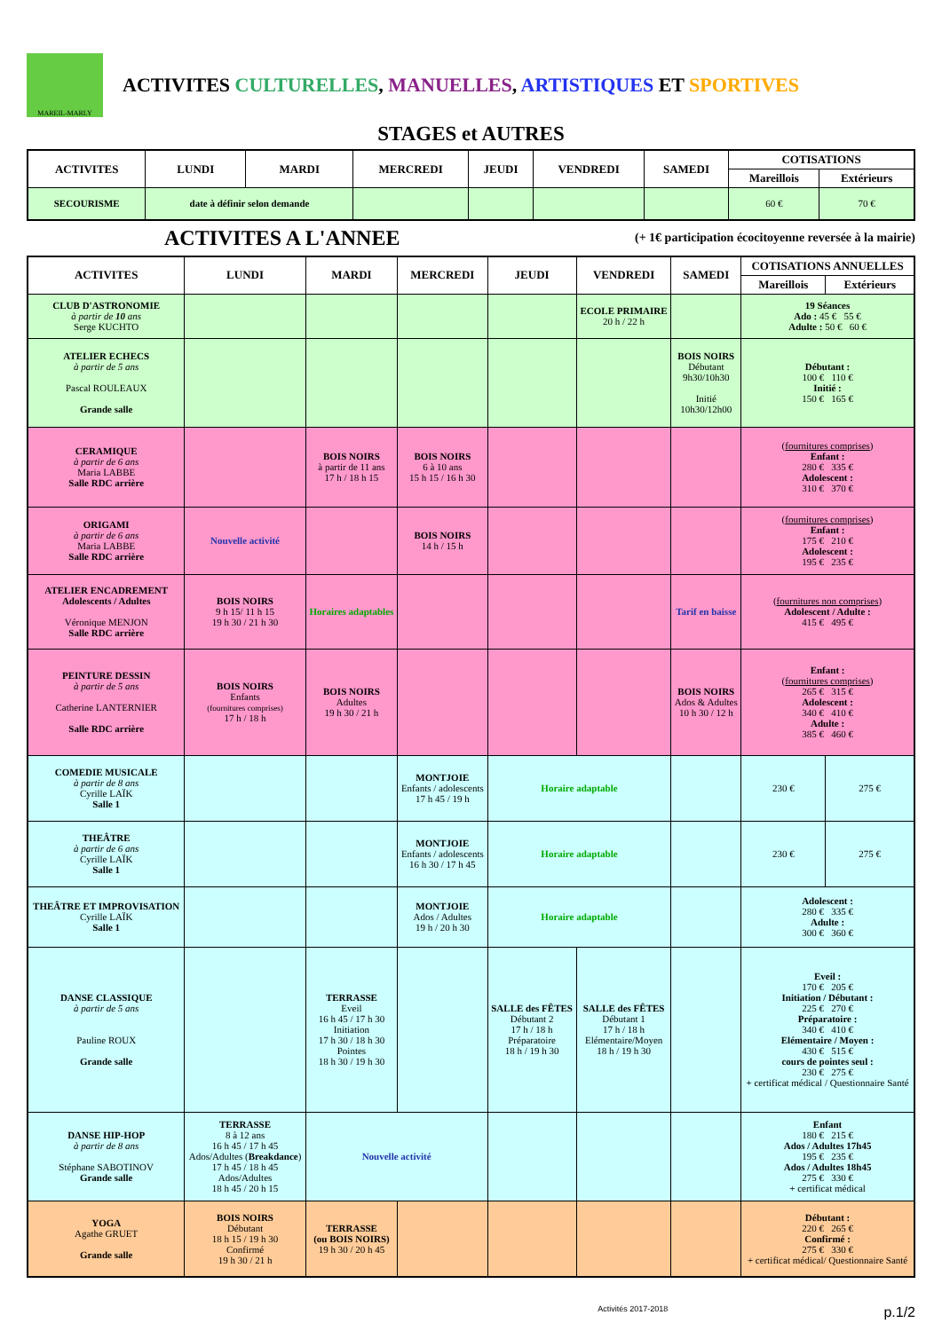MAREIL-MARLY
ACTIVITES CULTURELLES, MANUELLES, ARTISTIQUES ET SPORTIVES
STAGES et AUTRES
| ACTIVITES | LUNDI | MARDI | MERCREDI | JEUDI | VENDREDI | SAMEDI | COTISATIONS | |
| --- | --- | --- | --- | --- | --- | --- | --- | --- |
| | | | | | | | Mareillois | Extérieurs |
| SECOURISME | date à définir selon demande | | | | | | 60 € | 70 € |
ACTIVITES A L'ANNEE (+ 1€ participation écocitoyenne reversée à la mairie)
| ACTIVITES | LUNDI | MARDI | MERCREDI | JEUDI | VENDREDI | SAMEDI | COTISATIONS ANNUELLES | |
| --- | --- | --- | --- | --- | --- | --- | --- | --- |
| | | | | | | | Mareillois | Extérieurs |
| CLUB D'ASTRONOMIE à partir de 10 ans Serge KUCHTO | | | | | ECOLE PRIMAIRE 20 h / 22 h | | 19 Séances Ado : 45 € 55 € Adulte : 50 € 60 € | |
| ATELIER ECHECS à partir de 5 ans Pascal ROULEAUX Grande salle | | | | | | BOIS NOIRS Débutant 9h30/10h30 Initié 10h30/12h00 | Débutant : 100 € 110 € Initié : 150 € 165 € | |
| CERAMIQUE à partir de 6 ans Maria LABBE Salle RDC arrière | | BOIS NOIRS à partir de 11 ans 17 h / 18 h 15 | BOIS NOIRS 6 à 10 ans 15 h 15 / 16 h 30 | | | | ( fournitures comprises ) Enfant : 280 € 335 € Adolescent : 310 € 370 € | |
| ORIGAMI à partir de 6 ans Maria LABBE Salle RDC arrière | Nouvelle activité | | BOIS NOIRS 14 h / 15 h | | | | ( fournitures comprises ) Enfant : 175 € 210 € Adolescent : 195 € 235 € | |
| ATELIER ENCADREMENT Adolescents / Adultes Véronique MENJON Salle RDC arrière | BOIS NOIRS 9 h 15/ 11 h 15 19 h 30 / 21 h 30 | Horaires adaptables | | | | Tarif en baisse | ( fournitures non comprises ) Adolescent / Adulte : 415 € 495 € | |
| PEINTURE DESSIN à partir de 5 ans Catherine LANTERNIER Salle RDC arrière | BOIS NOIRS Enfants (fournitures comprises) 17 h / 18 h | BOIS NOIRS Adultes 19 h 30 / 21 h | | | | BOIS NOIRS Ados & Adultes 10 h 30 / 12 h | Enfant : ( fournitures comprises ) 265 € 315 € Adolescent : 340 € 410 € Adulte : 385 € 460 € | |
| COMEDIE MUSICALE à partir de 8 ans Cyrille LAÏK Salle 1 | | | MONTJOIE Enfants / adolescents 17 h 45 / 19 h | Horaire adaptable | | | 230 € | 275 € |
| THEÂTRE à partir de 6 ans Cyrille LAÏK Salle 1 | | | MONTJOIE Enfants / adolescents 16 h 30 / 17 h 45 | Horaire adaptable | | | 230 € | 275 € |
| THEÂTRE ET IMPROVISATION Cyrille LAÏK Salle 1 | | | MONTJOIE Ados / Adultes 19 h / 20 h 30 | Horaire adaptable | | | Adolescent : 280 € 335 € Adulte : 300 € 360 € | |
| DANSE CLASSIQUE à partir de 5 ans Pauline ROUX Grande salle | | TERRASSE Eveil 16 h 45 / 17 h 30 Initiation 17 h 30 / 18 h 30 Pointes 18 h 30 / 19 h 30 | | SALLE des FÊTES Débutant 2 17 h / 18 h Préparatoire 18 h / 19 h 30 | SALLE des FÊTES Débutant 1 17 h / 18 h Elémentaire/Moyen 18 h / 19 h 30 | | Eveil : 170 € 205 € Initiation / Débutant : 225 € 270 € Préparatoire : 340 € 410 € Elémentaire / Moyen : 430 € 515 € cours de pointes seul : 230 € 275 € + certificat médical / Questionnaire Santé | |
| DANSE HIP-HOP à partir de 8 ans Stéphane SABOTINOV Grande salle | TERRASSE 8 à 12 ans 16 h 45 / 17 h 45 Ados/Adultes ( Breakdance ) 17 h 45 / 18 h 45 Ados/Adultes 18 h 45 / 20 h 15 | Nouvelle activité | | | | | Enfant 180 € 215 € Ados / Adultes 17h45 195 € 235 € Ados / Adultes 18h45 275 € 330 € + certificat médical | |
| YOGA Agathe GRUET Grande salle | BOIS NOIRS Débutant 18 h 15 / 19 h 30 Confirmé 19 h 30 / 21 h | TERRASSE (ou BOIS NOIRS) 19 h 30 / 20 h 45 | | | | | Débutant : 220 € 265 € Confirmé : 275 € 330 € + certificat médical/ Questionnaire Santé | |
Activités 2017-2018 p.1/2